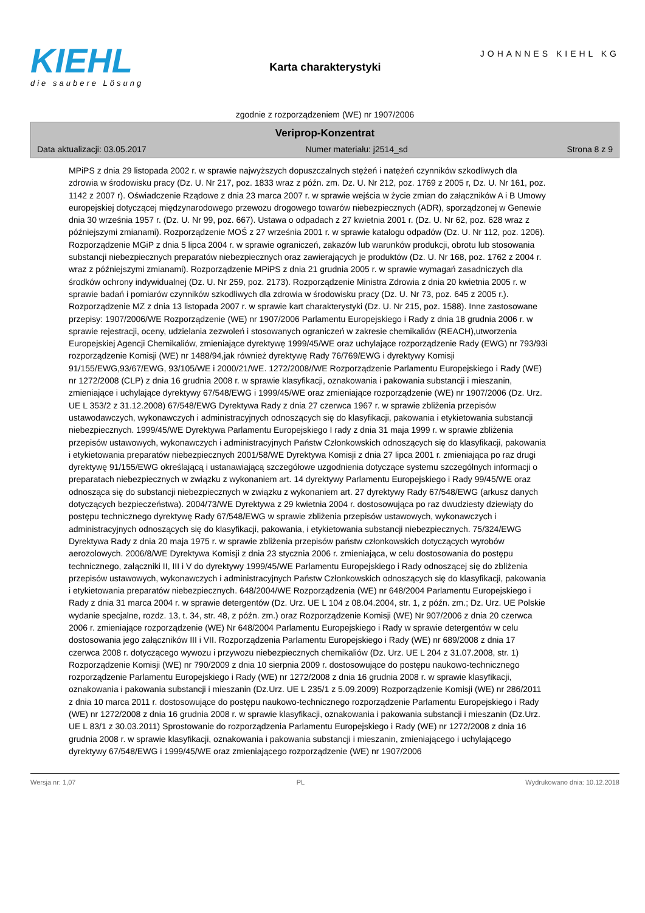KIEHL
die saubere Lösung
Karta charakterystyki
JOHANNES KIEHL KG
zgodnie z rozporządzeniem (WE) nr 1907/2006
Veriprop-Konzentrat
Data aktualizacji: 03.05.2017 Numer materiału: j2514_sd Strona 8 z 9
MPiPS z dnia 29 listopada 2002 r. w sprawie najwyższych dopuszczalnych stężeń i natężeń czynników szkodliwych dla zdrowia w środowisku pracy (Dz. U. Nr 217, poz. 1833 wraz z późn. zm. Dz. U. Nr 212, poz. 1769 z 2005 r, Dz. U. Nr 161, poz. 1142 z 2007 r). Oświadczenie Rządowe z dnia 23 marca 2007 r. w sprawie wejścia w życie zmian do załączników A i B Umowy europejskiej dotyczącej międzynarodowego przewozu drogowego towarów niebezpiecznych (ADR), sporządzonej w Genewie dnia 30 września 1957 r. (Dz. U. Nr 99, poz. 667). Ustawa o odpadach z 27 kwietnia 2001 r. (Dz. U. Nr 62, poz. 628 wraz z późniejszymi zmianami). Rozporządzenie MOŚ z 27 września 2001 r. w sprawie katalogu odpadów (Dz. U. Nr 112, poz. 1206). Rozporządzenie MGiP z dnia 5 lipca 2004 r. w sprawie ograniczeń, zakazów lub warunków produkcji, obrotu lub stosowania substancji niebezpiecznych preparatów niebezpiecznych oraz zawierających je produktów (Dz. U. Nr 168, poz. 1762 z 2004 r. wraz z późniejszymi zmianami). Rozporządzenie MPiPS z dnia 21 grudnia 2005 r. w sprawie wymagań zasadniczych dla środków ochrony indywidualnej (Dz. U. Nr 259, poz. 2173). Rozporządzenie Ministra Zdrowia z dnia 20 kwietnia 2005 r. w sprawie badań i pomiarów czynników szkodliwych dla zdrowia w środowisku pracy (Dz. U. Nr 73, poz. 645 z 2005 r.). Rozporządzenie MZ z dnia 13 listopada 2007 r. w sprawie kart charakterystyki (Dz. U. Nr 215, poz. 1588). Inne zastosowane przepisy: 1907/2006/WE Rozporządzenie (WE) nr 1907/2006 Parlamentu Europejskiego i Rady z dnia 18 grudnia 2006 r. w sprawie rejestracji, oceny, udzielania zezwoleń i stosowanych ograniczeń w zakresie chemikaliów (REACH),utworzenia Europejskiej Agencji Chemikaliów, zmieniające dyrektywę 1999/45/WE oraz uchylające rozporządzenie Rady (EWG) nr 793/93i rozporządzenie Komisji (WE) nr 1488/94,jak również dyrektywę Rady 76/769/EWG i dyrektywy Komisji 91/155/EWG,93/67/EWG, 93/105/WE i 2000/21/WE. 1272/2008//WE Rozporządzenie Parlamentu Europejskiego i Rady (WE) nr 1272/2008 (CLP) z dnia 16 grudnia 2008 r. w sprawie klasyfikacji, oznakowania i pakowania substancji i mieszanin, zmieniające i uchylające dyrektywy 67/548/EWG i 1999/45/WE oraz zmieniające rozporządzenie (WE) nr 1907/2006 (Dz. Urz. UE L 353/2 z 31.12.2008) 67/548/EWG Dyrektywa Rady z dnia 27 czerwca 1967 r. w sprawie zbliżenia przepisów ustawodawczych, wykonawczych i administracyjnych odnoszących się do klasyfikacji, pakowania i etykietowania substancji niebezpiecznych. 1999/45/WE Dyrektywa Parlamentu Europejskiego I rady z dnia 31 maja 1999 r. w sprawie zbliżenia przepisów ustawowych, wykonawczych i administracyjnych Państw Członkowskich odnoszących się do klasyfikacji, pakowania i etykietowania preparatów niebezpiecznych 2001/58/WE Dyrektywa Komisji z dnia 27 lipca 2001 r. zmieniająca po raz drugi dyrektywę 91/155/EWG określającą i ustanawiającą szczegółowe uzgodnienia dotyczące systemu szczególnych informacji o preparatach niebezpiecznych w związku z wykonaniem art. 14 dyrektywy Parlamentu Europejskiego i Rady 99/45/WE oraz odnosząca się do substancji niebezpiecznych w związku z wykonaniem art. 27 dyrektywy Rady 67/548/EWG (arkusz danych dotyczących bezpieczeństwa). 2004/73/WE Dyrektywa z 29 kwietnia 2004 r. dostosowująca po raz dwudziesty dziewiąty do postępu technicznego dyrektywę Rady 67/548/EWG w sprawie zbliżenia przepisów ustawowych, wykonawczych i administracyjnych odnoszących się do klasyfikacji, pakowania, i etykietowania substancji niebezpiecznych. 75/324/EWG Dyrektywa Rady z dnia 20 maja 1975 r. w sprawie zbliżenia przepisów państw członkowskich dotyczących wyrobów aerozolowych. 2006/8/WE Dyrektywa Komisji z dnia 23 stycznia 2006 r. zmieniająca, w celu dostosowania do postępu technicznego, załączniki II, III i V do dyrektywy 1999/45/WE Parlamentu Europejskiego i Rady odnoszącej się do zbliżenia przepisów ustawowych, wykonawczych i administracyjnych Państw Członkowskich odnoszących się do klasyfikacji, pakowania i etykietowania preparatów niebezpiecznych. 648/2004/WE Rozporządzenia (WE) nr 648/2004 Parlamentu Europejskiego i Rady z dnia 31 marca 2004 r. w sprawie detergentów (Dz. Urz. UE L 104 z 08.04.2004, str. 1, z późn. zm.; Dz. Urz. UE Polskie wydanie specjalne, rozdz. 13, t. 34, str. 48, z późn. zm.) oraz Rozporządzenie Komisji (WE) Nr 907/2006 z dnia 20 czerwca 2006 r. zmieniające rozporządzenie (WE) Nr 648/2004 Parlamentu Europejskiego i Rady w sprawie detergentów w celu dostosowania jego załączników III i VII. Rozporządzenia Parlamentu Europejskiego i Rady (WE) nr 689/2008 z dnia 17 czerwca 2008 r. dotyczącego wywozu i przywozu niebezpiecznych chemikaliów (Dz. Urz. UE L 204 z 31.07.2008, str. 1) Rozporządzenie Komisji (WE) nr 790/2009 z dnia 10 sierpnia 2009 r. dostosowujące do postępu naukowo-technicznego rozporządzenie Parlamentu Europejskiego i Rady (WE) nr 1272/2008 z dnia 16 grudnia 2008 r. w sprawie klasyfikacji, oznakowania i pakowania substancji i mieszanin (Dz.Urz. UE L 235/1 z 5.09.2009) Rozporządzenie Komisji (WE) nr 286/2011 z dnia 10 marca 2011 r. dostosowujące do postępu naukowo-technicznego rozporządzenie Parlamentu Europejskiego i Rady (WE) nr 1272/2008 z dnia 16 grudnia 2008 r. w sprawie klasyfikacji, oznakowania i pakowania substancji i mieszanin (Dz.Urz. UE L 83/1 z 30.03.2011) Sprostowanie do rozporządzenia Parlamentu Europejskiego i Rady (WE) nr 1272/2008 z dnia 16 grudnia 2008 r. w sprawie klasyfikacji, oznakowania i pakowania substancji i mieszanin, zmieniającego i uchylającego dyrektywy 67/548/EWG i 1999/45/WE oraz zmieniającego rozporządzenie (WE) nr 1907/2006
Wersja nr: 1,07 PL Wydrukowano dnia: 10.12.2018